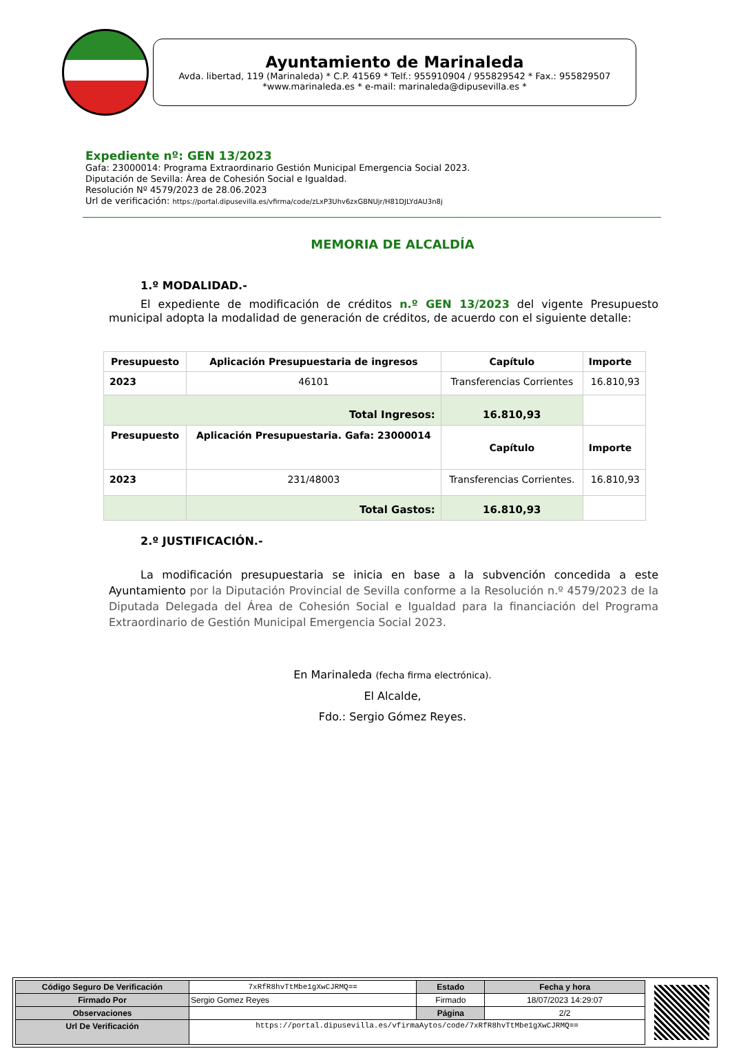Ayuntamiento de Marinaleda
Avda. libertad, 119 (Marinaleda) * C.P. 41569 * Telf.: 955910904 / 955829542 * Fax.: 955829507
*www.marinaleda.es * e-mail: marinaleda@dipusevilla.es *
Expediente nº: GEN 13/2023
Gafa: 23000014: Programa Extraordinario Gestión Municipal Emergencia Social 2023.
Diputación de Sevilla: Área de Cohesión Social e Igualdad.
Resolución Nº 4579/2023 de 28.06.2023
Url de verificación: https://portal.dipusevilla.es/vfirma/code/zLxP3Uhv6zxGBNUjr/H81DJLYdAU3n8j
MEMORIA DE ALCALDÍA
1.º MODALIDAD.-
El expediente de modificación de créditos n.º GEN 13/2023 del vigente Presupuesto municipal adopta la modalidad de generación de créditos, de acuerdo con el siguiente detalle:
| Presupuesto | Aplicación Presupuestaria de ingresos | Capítulo | Importe |
| --- | --- | --- | --- |
| 2023 | 46101 | Transferencias Corrientes | 16.810,93 |
| Total Ingresos: | | 16.810,93 | |
| Presupuesto | Aplicación Presupuestaria. Gafa: 23000014 | Capítulo | Importe |
| 2023 | 231/48003 | Transferencias Corrientes. | 16.810,93 |
| | Total Gastos: | 16.810,93 | |
2.º JUSTIFICACIÓN.-
La modificación presupuestaria se inicia en base a la subvención concedida a este Ayuntamiento por la Diputación Provincial de Sevilla conforme a la Resolución n.º 4579/2023 de la Diputada Delegada del Área de Cohesión Social e Igualdad para la financiación del Programa Extraordinario de Gestión Municipal Emergencia Social 2023.
En Marinaleda (fecha firma electrónica).
El Alcalde,
Fdo.: Sergio Gómez Reyes.
| Código Seguro De Verificación | 7xRfR8hvTtMbe1gXwCJRMQ== | Estado | Fecha y hora |
| Firmado Por | Sergio Gomez Reyes | Firmado | 18/07/2023 14:29:07 |
| Observaciones | | Página | 2/2 |
| Url De Verificación | https://portal.dipusevilla.es/vfirmaAytos/code/7xRfR8hvTtMbe1gXwCJRMQ== | | |